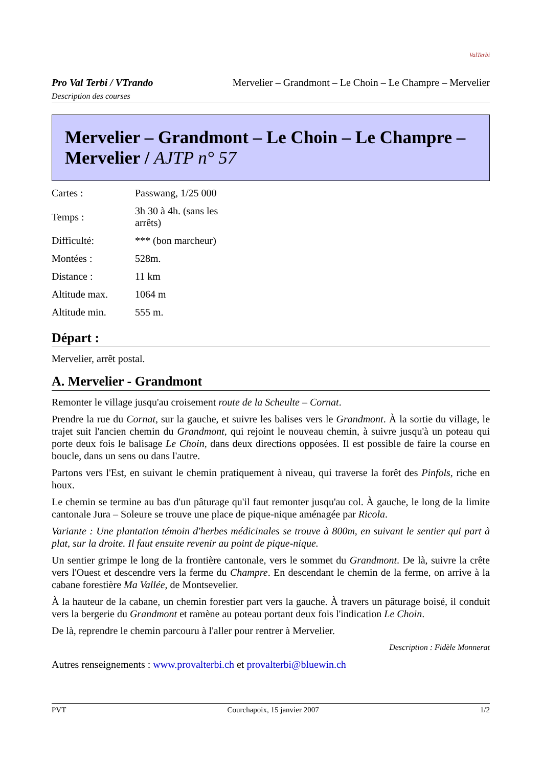ValTerbi
Pro Val Terbi / VTrando Mervelier – Grandmont – Le Choin – Le Champre – Mervelier
Description des courses
Mervelier – Grandmont – Le Choin – Le Champre – Mervelier / AJTP n° 57
| Cartes : | Passwang, 1/25 000 |
| Temps : | 3h 30 à 4h. (sans les arrêts) |
| Difficulté: | *** (bon marcheur) |
| Montées : | 528m. |
| Distance : | 11 km |
| Altitude max. | 1064 m |
| Altitude min. | 555 m. |
Départ :
Mervelier, arrêt postal.
A. Mervelier - Grandmont
Remonter le village jusqu'au croisement route de la Scheulte – Cornat.
Prendre la rue du Cornat, sur la gauche, et suivre les balises vers le Grandmont. À la sortie du village, le trajet suit l'ancien chemin du Grandmont, qui rejoint le nouveau chemin, à suivre jusqu'à un poteau qui porte deux fois le balisage Le Choin, dans deux directions opposées. Il est possible de faire la course en boucle, dans un sens ou dans l'autre.
Partons vers l'Est, en suivant le chemin pratiquement à niveau, qui traverse la forêt des Pinfols, riche en houx.
Le chemin se termine au bas d'un pâturage qu'il faut remonter jusqu'au col. À gauche, le long de la limite cantonale Jura – Soleure se trouve une place de pique-nique aménagée par Ricola.
Variante : Une plantation témoin d'herbes médicinales se trouve à 800m, en suivant le sentier qui part à plat, sur la droite. Il faut ensuite revenir au point de pique-nique.
Un sentier grimpe le long de la frontière cantonale, vers le sommet du Grandmont. De là, suivre la crête vers l'Ouest et descendre vers la ferme du Champre. En descendant le chemin de la ferme, on arrive à la cabane forestière Ma Vallée, de Montsevelier.
À la hauteur de la cabane, un chemin forestier part vers la gauche. À travers un pâturage boisé, il conduit vers la bergerie du Grandmont et ramène au poteau portant deux fois l'indication Le Choin.
De là, reprendre le chemin parcouru à l'aller pour rentrer à Mervelier.
Description : Fidèle Monnerat
Autres renseignements : www.provalterbi.ch et provalterbi@bluewin.ch
PVT Courchapoix, 15 janvier 2007 1/2